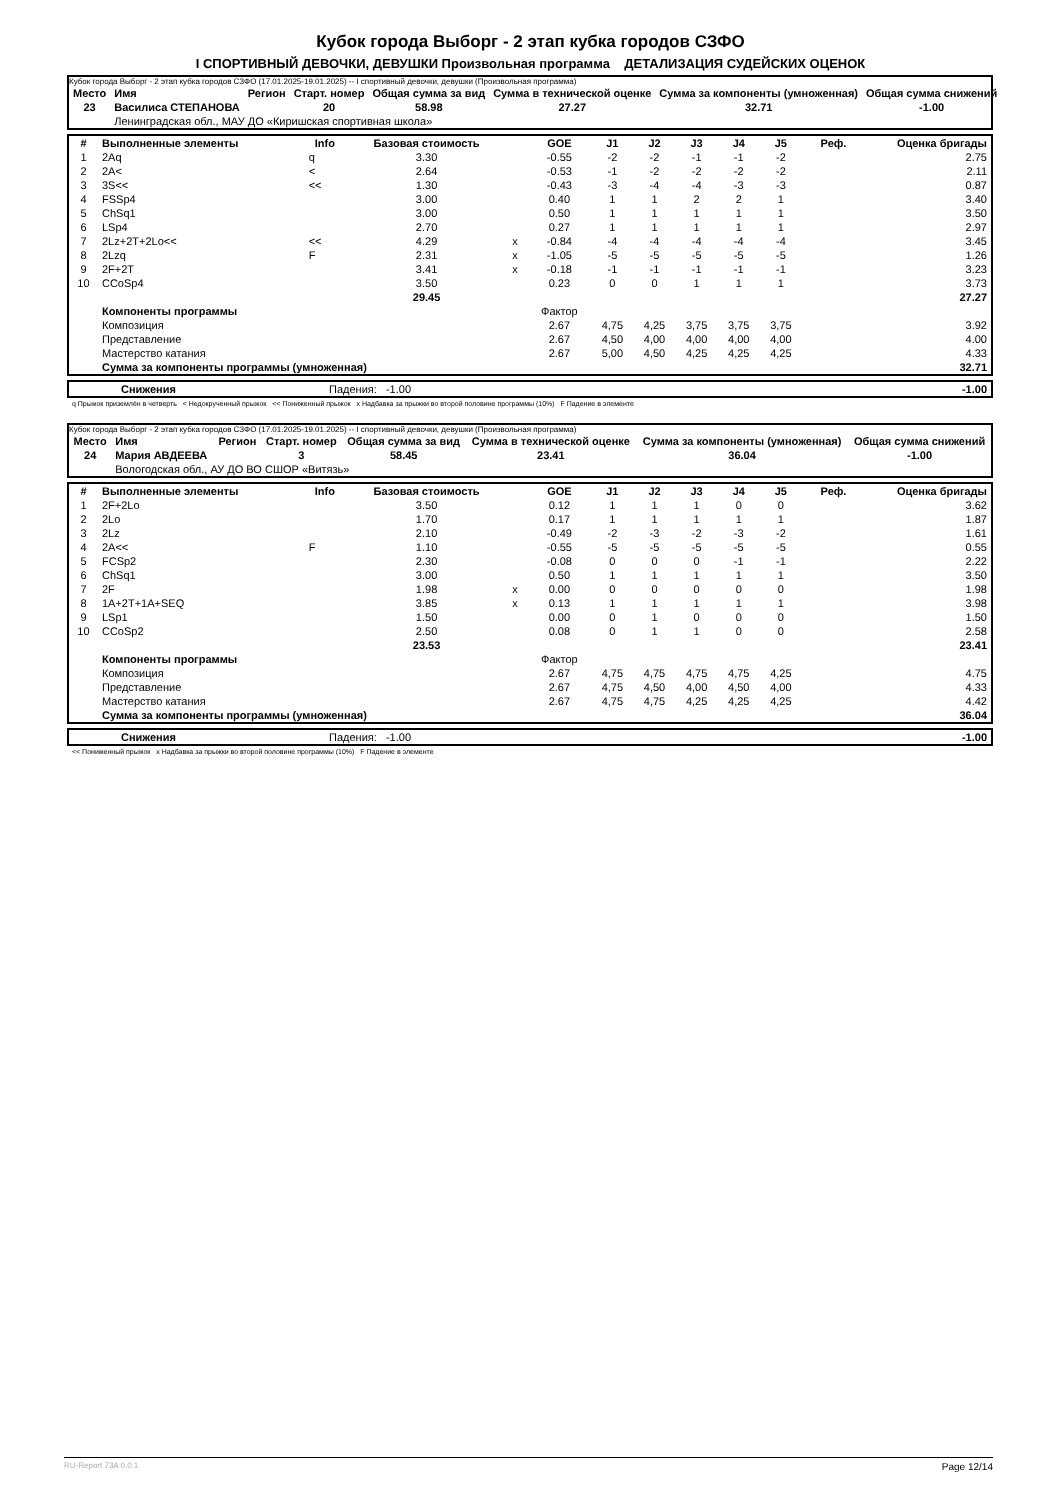Кубок города Выборг - 2 этап кубка городов СЗФО
I СПОРТИВНЫЙ ДЕВОЧКИ, ДЕВУШКИ Произвольная программа ДЕТАЛИЗАЦИЯ СУДЕЙСКИХ ОЦЕНОК
Кубок города Выборг - 2 этап кубка городов СЗФО (17.01.2025-19.01.2025) -- I спортивный девочки, девушки (Произвольная программа)
| Место | Имя | Регион | Старт. номер | Общая сумма за вид | Сумма в технической оценке | Сумма за компоненты (умноженная) | Общая сумма снижений |
| --- | --- | --- | --- | --- | --- | --- | --- |
| 23 | Василиса СТЕПАНОВА | | 20 | 58.98 | 27.27 | 32.71 | -1.00 |
| | Ленинградская обл., МАУ ДО «Киришская спортивная школа» | | | | | | |
| # | Выполненные элементы | Info | Базовая стоимость | | GOE | J1 | J2 | J3 | J4 | J5 | Реф. | Оценка бригады |
| --- | --- | --- | --- | --- | --- | --- | --- | --- | --- | --- | --- | --- |
| 1 | 2Aq | q | 3.30 | | -0.55 | -2 | -2 | -1 | -1 | -2 | | 2.75 |
| 2 | 2A< | < | 2.64 | | -0.53 | -1 | -2 | -2 | -2 | -2 | | 2.11 |
| 3 | 3S<< | << | 1.30 | | -0.43 | -3 | -4 | -4 | -3 | -3 | | 0.87 |
| 4 | FSSp4 | | 3.00 | | 0.40 | 1 | 1 | 2 | 2 | 1 | | 3.40 |
| 5 | ChSq1 | | 3.00 | | 0.50 | 1 | 1 | 1 | 1 | 1 | | 3.50 |
| 6 | LSp4 | | 2.70 | | 0.27 | 1 | 1 | 1 | 1 | 1 | | 2.97 |
| 7 | 2Lz+2T+2Lo<< | << | 4.29 | x | -0.84 | -4 | -4 | -4 | -4 | -4 | | 3.45 |
| 8 | 2Lzq | F | 2.31 | x | -1.05 | -5 | -5 | -5 | -5 | -5 | | 1.26 |
| 9 | 2F+2T | | 3.41 | x | -0.18 | -1 | -1 | -1 | -1 | -1 | | 3.23 |
| 10 | CCoSp4 | | 3.50 | | 0.23 | 0 | 0 | 1 | 1 | 1 | | 3.73 |
| | | | 29.45 | | | | | | | | | 27.27 |
| | Компоненты программы | | | | Фактор | | | | | | | |
| | Композиция | | | | 2.67 | 4,75 | 4,25 | 3,75 | 3,75 | 3,75 | | 3.92 |
| | Представление | | | | 2.67 | 4,50 | 4,00 | 4,00 | 4,00 | 4,00 | | 4.00 |
| | Мастерство катания | | | | 2.67 | 5,00 | 4,50 | 4,25 | 4,25 | 4,25 | | 4.33 |
| | Сумма за компоненты программы (умноженная) | | | | | | | | | | | 32.71 |
| | Снижения | Падения: -1.00 | -1.00 |
q Прыжок приземлён в четверть < Недокрученный прыжок << Пониженный прыжок x Надбавка за прыжки во второй половине программы (10%) F Падение в элементе
Кубок города Выборг - 2 этап кубка городов СЗФО (17.01.2025-19.01.2025) -- I спортивный девочки, девушки (Произвольная программа)
| Место | Имя | Регион | Старт. номер | Общая сумма за вид | Сумма в технической оценке | Сумма за компоненты (умноженная) | Общая сумма снижений |
| --- | --- | --- | --- | --- | --- | --- | --- |
| 24 | Мария АВДЕЕВА | | 3 | 58.45 | 23.41 | 36.04 | -1.00 |
| | Вологодская обл., АУ ДО ВО СШОР «Витязь» | | | | | | |
| # | Выполненные элементы | Info | Базовая стоимость | | GOE | J1 | J2 | J3 | J4 | J5 | Реф. | Оценка бригады |
| --- | --- | --- | --- | --- | --- | --- | --- | --- | --- | --- | --- | --- |
| 1 | 2F+2Lo | | 3.50 | | 0.12 | 1 | 1 | 1 | 0 | 0 | | 3.62 |
| 2 | 2Lo | | 1.70 | | 0.17 | 1 | 1 | 1 | 1 | 1 | | 1.87 |
| 3 | 2Lz | | 2.10 | | -0.49 | -2 | -3 | -2 | -3 | -2 | | 1.61 |
| 4 | 2A<< | F | 1.10 | | -0.55 | -5 | -5 | -5 | -5 | -5 | | 0.55 |
| 5 | FCSp2 | | 2.30 | | -0.08 | 0 | 0 | 0 | -1 | -1 | | 2.22 |
| 6 | ChSq1 | | 3.00 | | 0.50 | 1 | 1 | 1 | 1 | 1 | | 3.50 |
| 7 | 2F | | 1.98 | x | 0.00 | 0 | 0 | 0 | 0 | 0 | | 1.98 |
| 8 | 1A+2T+1A+SEQ | | 3.85 | x | 0.13 | 1 | 1 | 1 | 1 | 1 | | 3.98 |
| 9 | LSp1 | | 1.50 | | 0.00 | 0 | 1 | 0 | 0 | 0 | | 1.50 |
| 10 | CCoSp2 | | 2.50 | | 0.08 | 0 | 1 | 1 | 0 | 0 | | 2.58 |
| | | | 23.53 | | | | | | | | | 23.41 |
| | Компоненты программы | | | | Фактор | | | | | | | |
| | Композиция | | | | 2.67 | 4,75 | 4,75 | 4,75 | 4,75 | 4,25 | | 4.75 |
| | Представление | | | | 2.67 | 4,75 | 4,50 | 4,00 | 4,50 | 4,00 | | 4.33 |
| | Мастерство катания | | | | 2.67 | 4,75 | 4,75 | 4,25 | 4,25 | 4,25 | | 4.42 |
| | Сумма за компоненты программы (умноженная) | | | | | | | | | | | 36.04 |
| | Снижения | Падения: -1.00 | -1.00 |
<< Пониженный прыжок x Надбавка за прыжки во второй половине программы (10%) F Падение в элементе
RU-Report 73A 0.0.1 Page 12/14